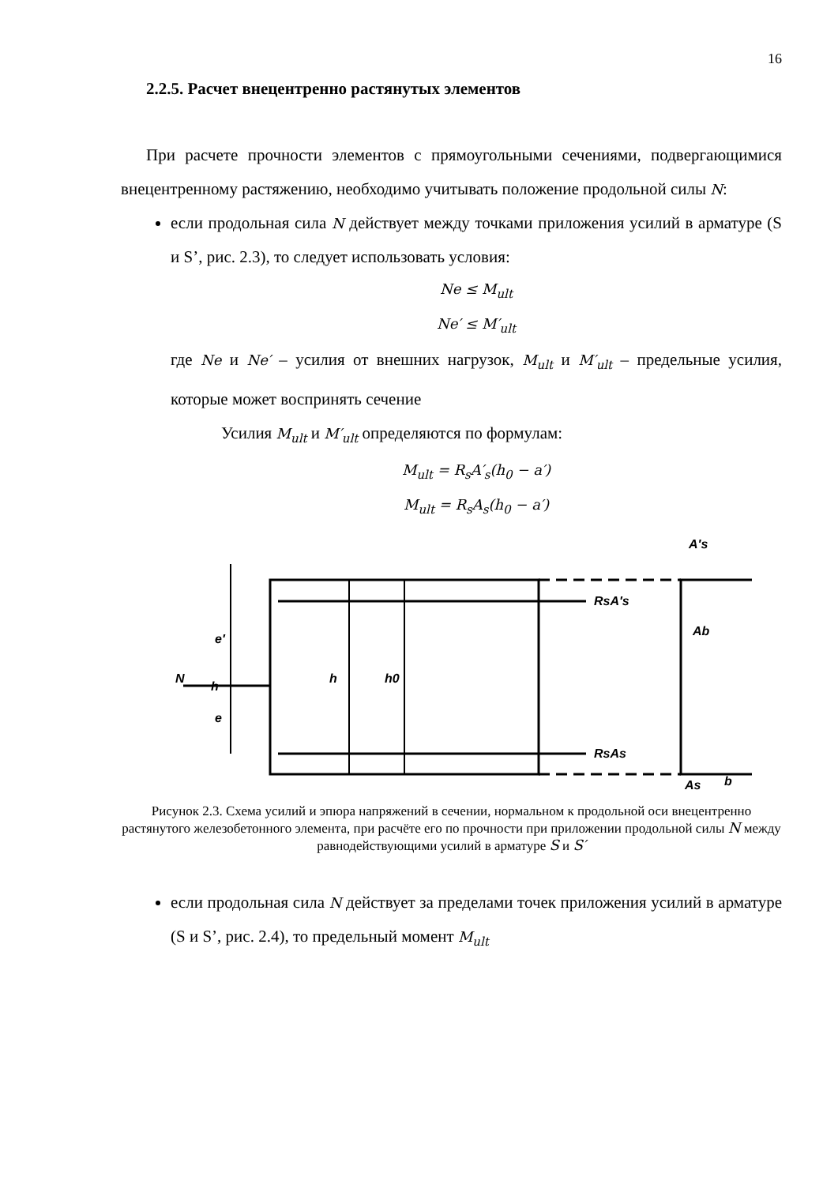16
2.2.5. Расчет внецентренно растянутых элементов
При расчете прочности элементов с прямоугольными сечениями, подвергающимися внецентренному растяжению, необходимо учитывать положение продольной силы N:
если продольная сила N действует между точками приложения усилий в арматуре (S и S’, рис. 2.3), то следует использовать условия:
Ne ≤ M<sub>ult</sub>
Ne′ ≤ M′<sub>ult</sub>
где Ne и Ne′ – усилия от внешних нагрузок, M<sub>ult</sub> и M′<sub>ult</sub> – предельные усилия, которые может воспринять сечение
Усилия M<sub>ult</sub> и M′<sub>ult</sub> определяются по формулам:
M<sub>ult</sub> = R<sub>s</sub>A′<sub>s</sub>(h<sub>0</sub> − a′)
M<sub>ult</sub> = R<sub>s</sub>A<sub>s</sub>(h<sub>0</sub> − a′)
N
h
RsA′s
RsAs
Ab
A′s
As
b
e′
e
h
h0
Рисунок 2.3. Схема усилий и эпюра напряжений в сечении, нормальном к продольной оси внецентренно растянутого железобетонного элемента, при расчёте его по прочности при приложении продольной силы N между равнодействующими усилий в арматуре S и S′
если продольная сила N действует за пределами точек приложения усилий в арматуре (S и S’, рис. 2.4), то предельный момент M<sub>ult</sub>